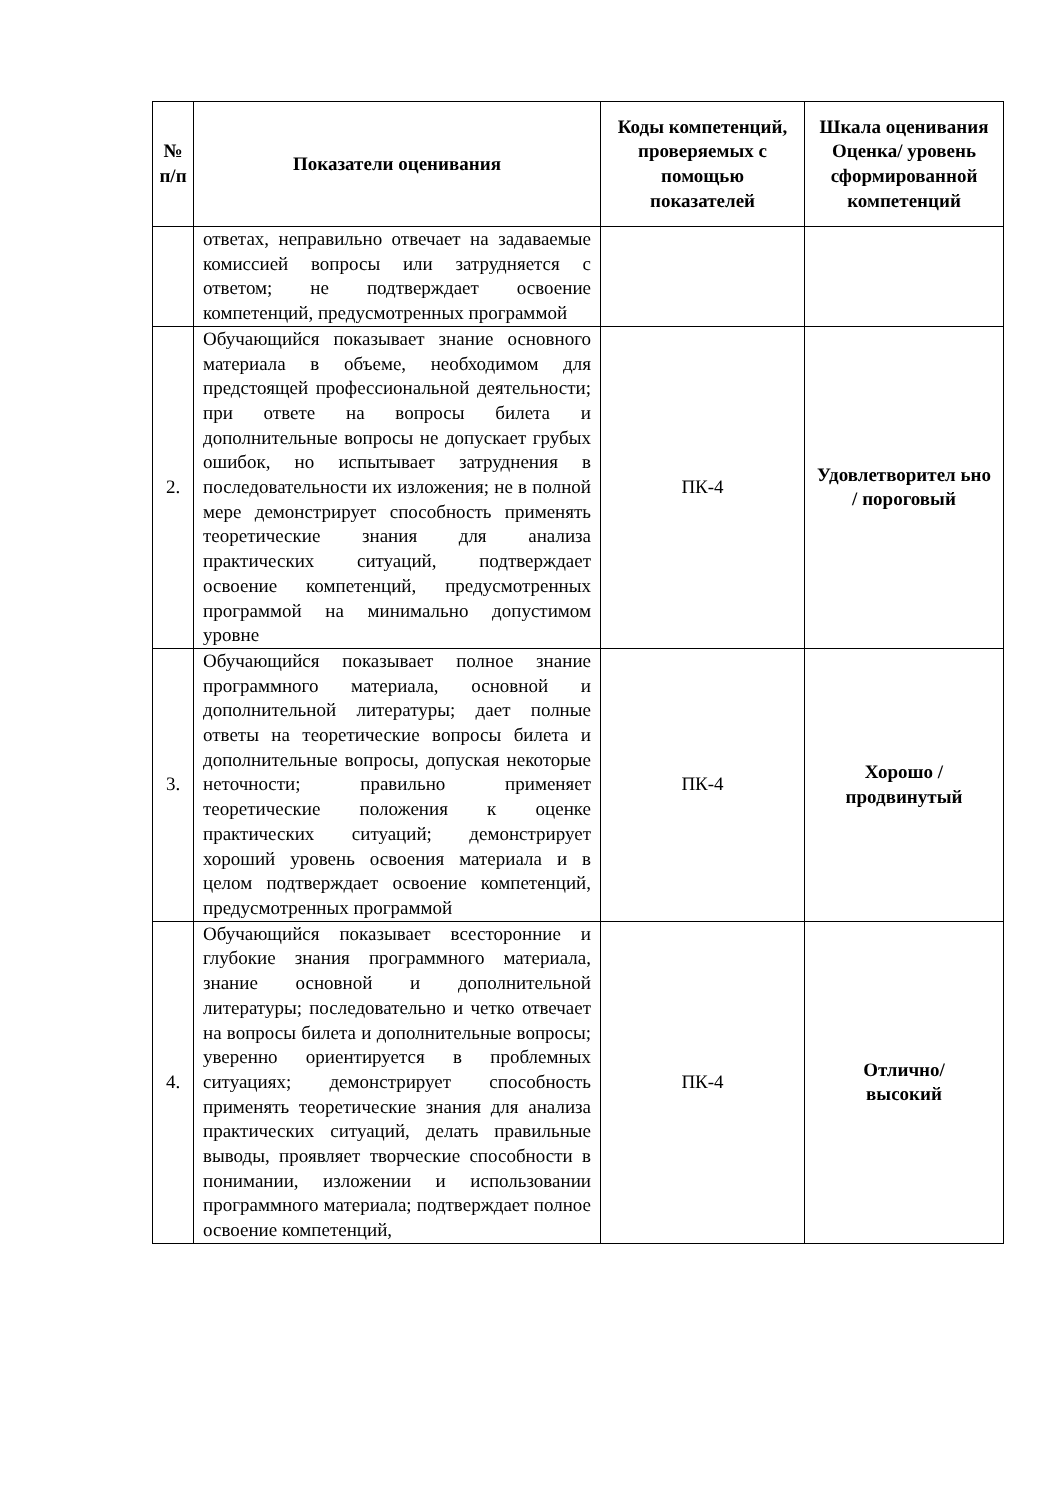| № п/п | Показатели оценивания | Коды компетенций, проверяемых с помощью показателей | Шкала оценивания Оценка/ уровень сформированной компетенций |
| --- | --- | --- | --- |
| | ответах, неправильно отвечает на задаваемые комиссией вопросы или затрудняется с ответом; не подтверждает освоение компетенций, предусмотренных программой | | |
| 2. | Обучающийся показывает знание основного материала в объеме, необходимом для предстоящей профессиональной деятельности; при ответе на вопросы билета и дополнительные вопросы не допускает грубых ошибок, но испытывает затруднения в последовательности их изложения; не в полной мере демонстрирует способность применять теоретические знания для анализа практических ситуаций, подтверждает освоение компетенций, предусмотренных программой на минимально допустимом уровне | ПК-4 | Удовлетворител ьно / пороговый |
| 3. | Обучающийся показывает полное знание программного материала, основной и дополнительной литературы; дает полные ответы на теоретические вопросы билета и дополнительные вопросы, допуская некоторые неточности; правильно применяет теоретические положения к оценке практических ситуаций; демонстрирует хороший уровень освоения материала и в целом подтверждает освоение компетенций, предусмотренных программой | ПК-4 | Хорошо /продвинутый |
| 4. | Обучающийся показывает всесторонние и глубокие знания программного материала, знание основной и дополнительной литературы; последовательно и четко отвечает на вопросы билета и дополнительные вопросы; уверенно ориентируется в проблемных ситуациях; демонстрирует способность применять теоретические знания для анализа практических ситуаций, делать правильные выводы, проявляет творческие способности в понимании, изложении и использовании программного материала; подтверждает полное освоение компетенций, | ПК-4 | Отлично/ высокий |